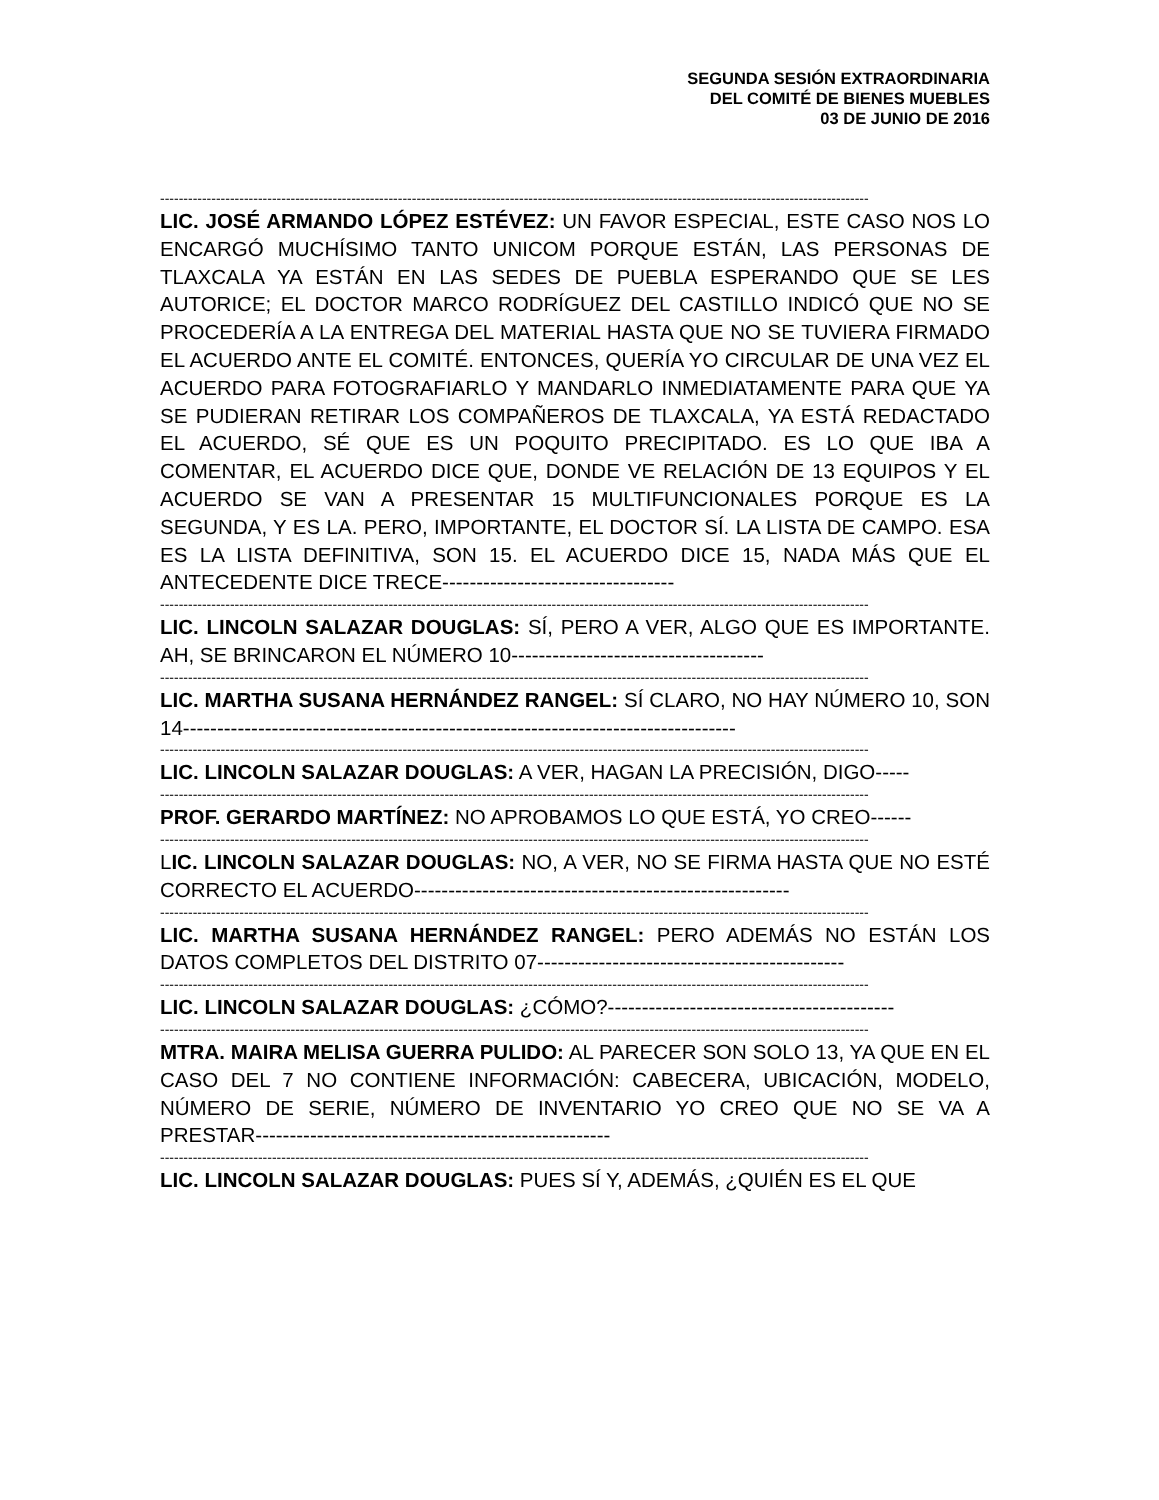SEGUNDA SESIÓN EXTRAORDINARIA
DEL COMITÉ DE BIENES MUEBLES
03 DE JUNIO DE 2016
--------------------------------------------------------------------------------------------------------------------------------------------------------
LIC. JOSÉ ARMANDO LÓPEZ ESTÉVEZ: UN FAVOR ESPECIAL, ESTE CASO NOS LO ENCARGÓ MUCHÍSIMO TANTO UNICOM PORQUE ESTÁN, LAS PERSONAS DE TLAXCALA YA ESTÁN EN LAS SEDES DE PUEBLA ESPERANDO QUE SE LES AUTORICE; EL DOCTOR MARCO RODRÍGUEZ DEL CASTILLO INDICÓ QUE NO SE PROCEDERÍA A LA ENTREGA DEL MATERIAL HASTA QUE NO SE TUVIERA FIRMADO EL ACUERDO ANTE EL COMITÉ. ENTONCES, QUERÍA YO CIRCULAR DE UNA VEZ EL ACUERDO PARA FOTOGRAFIARLO Y MANDARLO INMEDIATAMENTE PARA QUE YA SE PUDIERAN RETIRAR LOS COMPAÑEROS DE TLAXCALA, YA ESTÁ REDACTADO EL ACUERDO, SÉ QUE ES UN POQUITO PRECIPITADO. ES LO QUE IBA A COMENTAR, EL ACUERDO DICE QUE, DONDE VE RELACIÓN DE 13 EQUIPOS Y EL ACUERDO SE VAN A PRESENTAR 15 MULTIFUNCIONALES PORQUE ES LA SEGUNDA, Y ES LA. PERO, IMPORTANTE, EL DOCTOR SÍ. LA LISTA DE CAMPO. ESA ES LA LISTA DEFINITIVA, SON 15. EL ACUERDO DICE 15, NADA MÁS QUE EL ANTECEDENTE DICE TRECE----------------------------------
--------------------------------------------------------------------------------------------------------------------------------------------------------
LIC. LINCOLN SALAZAR DOUGLAS: SÍ, PERO A VER, ALGO QUE ES IMPORTANTE. AH, SE BRINCARON EL NÚMERO 10-------------------------------------
--------------------------------------------------------------------------------------------------------------------------------------------------------
LIC. MARTHA SUSANA HERNÁNDEZ RANGEL: SÍ CLARO, NO HAY NÚMERO 10, SON 14---------------------------------------------------------------------------------
--------------------------------------------------------------------------------------------------------------------------------------------------------
LIC. LINCOLN SALAZAR DOUGLAS: A VER, HAGAN LA PRECISIÓN, DIGO-----
--------------------------------------------------------------------------------------------------------------------------------------------------------
PROF. GERARDO MARTÍNEZ: NO APROBAMOS LO QUE ESTÁ, YO CREO------
--------------------------------------------------------------------------------------------------------------------------------------------------------
LIC. LINCOLN SALAZAR DOUGLAS: NO, A VER, NO SE FIRMA HASTA QUE NO ESTÉ CORRECTO EL ACUERDO-------------------------------------------------------
--------------------------------------------------------------------------------------------------------------------------------------------------------
LIC. MARTHA SUSANA HERNÁNDEZ RANGEL: PERO ADEMÁS NO ESTÁN LOS DATOS COMPLETOS DEL DISTRITO 07---------------------------------------------
--------------------------------------------------------------------------------------------------------------------------------------------------------
LIC. LINCOLN SALAZAR DOUGLAS: ¿CÓMO?------------------------------------------
--------------------------------------------------------------------------------------------------------------------------------------------------------
MTRA. MAIRA MELISA GUERRA PULIDO: AL PARECER SON SOLO 13, YA QUE EN EL CASO DEL 7 NO CONTIENE INFORMACIÓN: CABECERA, UBICACIÓN, MODELO, NÚMERO DE SERIE, NÚMERO DE INVENTARIO YO CREO QUE NO SE VA A PRESTAR----------------------------------------------------
--------------------------------------------------------------------------------------------------------------------------------------------------------
LIC. LINCOLN SALAZAR DOUGLAS: PUES SÍ Y, ADEMÁS, ¿QUIÉN ES EL QUE